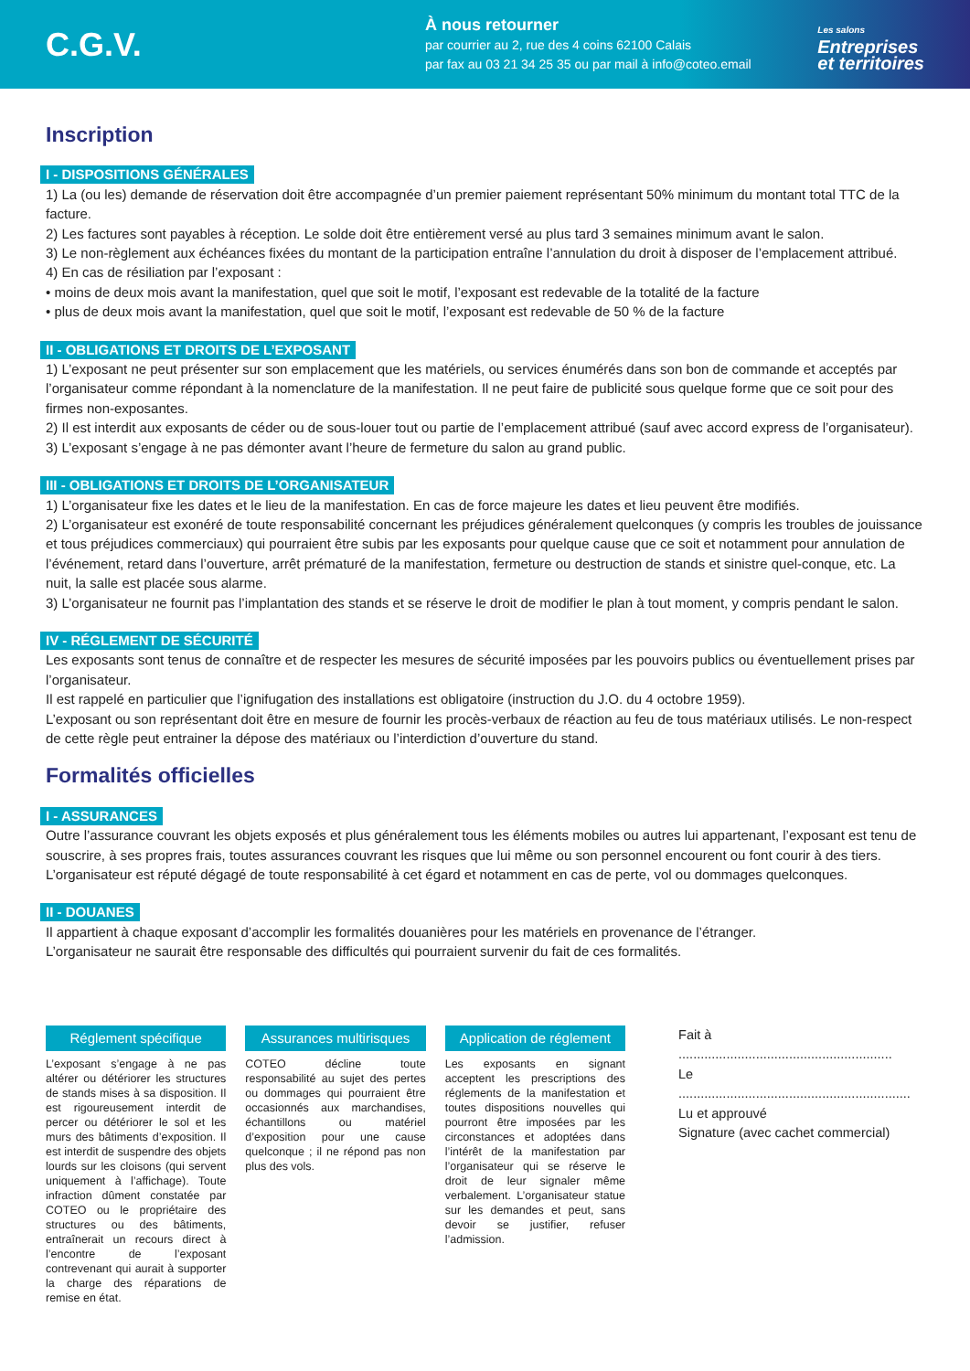C.G.V.
À nous retourner
par courrier au 2, rue des 4 coins 62100 Calais
par fax au 03 21 34 25 35 ou par mail à info@coteo.email
Les salons
Entreprises
et territoires
Inscription
I - DISPOSITIONS GÉNÉRALES
1) La (ou les) demande de réservation doit être accompagnée d’un premier paiement représentant 50% minimum du montant total TTC de la facture.
2) Les factures sont payables à réception. Le solde doit être entièrement versé au plus tard 3 semaines minimum avant le salon.
3) Le non-règlement aux échéances fixées du montant de la participation entraîne l’annulation du droit à disposer de l’emplacement attribué.
4) En cas de résiliation par l’exposant :
• moins de deux mois avant la manifestation, quel que soit le motif, l’exposant est redevable de la totalité de la facture
• plus de deux mois avant la manifestation, quel que soit le motif, l’exposant est redevable de 50 % de la facture
II - OBLIGATIONS ET DROITS DE L’EXPOSANT
1) L’exposant ne peut présenter sur son emplacement que les matériels, ou services énumérés dans son bon de commande et acceptés par l’organisateur comme répondant à la nomenclature de la manifestation. Il ne peut faire de publicité sous quelque forme que ce soit pour des firmes non-exposantes.
2) Il est interdit aux exposants de céder ou de sous-louer tout ou partie de l’emplacement attribué (sauf avec accord express de l’organisateur).
3) L’exposant s’engage à ne pas démonter avant l’heure de fermeture du salon au grand public.
III - OBLIGATIONS ET DROITS DE L’ORGANISATEUR
1) L’organisateur fixe les dates et le lieu de la manifestation. En cas de force majeure les dates et lieu peuvent être modifiés.
2) L’organisateur est exonéré de toute responsabilité concernant les préjudices généralement quelconques (y compris les troubles de jouissance et tous préjudices commerciaux) qui pourraient être subis par les exposants pour quelque cause que ce soit et notamment pour annulation de l’événement, retard dans l’ouverture, arrêt prématuré de la manifestation, fermeture ou destruction de stands et sinistre quel-conque, etc. La nuit, la salle est placée sous alarme.
3) L’organisateur ne fournit pas l’implantation des stands et se réserve le droit de modifier le plan à tout moment, y compris pendant le salon.
IV - RÉGLEMENT DE SÉCURITÉ
Les exposants sont tenus de connaître et de respecter les mesures de sécurité imposées par les pouvoirs publics ou éventuellement prises par l’organisateur.
Il est rappelé en particulier que l’ignifugation des installations est obligatoire (instruction du J.O. du 4 octobre 1959).
L’exposant ou son représentant doit être en mesure de fournir les procès-verbaux de réaction au feu de tous matériaux utilisés. Le non-respect de cette règle peut entrainer la dépose des matériaux ou l’interdiction d’ouverture du stand.
Formalités officielles
I - ASSURANCES
Outre l’assurance couvrant les objets exposés et plus généralement tous les éléments mobiles ou autres lui appartenant, l’exposant est tenu de souscrire, à ses propres frais, toutes assurances couvrant les risques que lui même ou son personnel encourent ou font courir à des tiers. L’organisateur est réputé dégagé de toute responsabilité à cet égard et notamment en cas de perte, vol ou dommages quelconques.
II - DOUANES
Il appartient à chaque exposant d’accomplir les formalités douanières pour les matériels en provenance de l’étranger.
L’organisateur ne saurait être responsable des difficultés qui pourraient survenir du fait de ces formalités.
Réglement spécifique
L’exposant s’engage à ne pas altérer ou détériorer les structures de stands mises à sa disposition. Il est rigoureusement interdit de percer ou détériorer le sol et les murs des bâtiments d’exposition. Il est interdit de suspendre des objets lourds sur les cloisons (qui servent uniquement à l’affichage). Toute infraction dûment constatée par COTEO ou le propriétaire des structures ou des bâtiments, entraînerait un recours direct à l’encontre de l’exposant contrevenant qui aurait à supporter la charge des réparations de remise en état.
Assurances multirisques
COTEO décline toute responsabilité au sujet des pertes ou dommages qui pourraient être occasionnés aux marchandises, échantillons ou matériel d’exposition pour une cause quelconque ; il ne répond pas non plus des vols.
Application de réglement
Les exposants en signant acceptent les prescriptions des réglements de la manifestation et toutes dispositions nouvelles qui pourront être imposées par les circonstances et adoptées dans l’intérêt de la manifestation par l’organisateur qui se réserve le droit de leur signaler même verbalement. L’organisateur statue sur les demandes et peut, sans devoir se justifier, refuser l’admission.
Fait à ..........................................................
Le ...............................................................
Lu et approuvé
Signature (avec cachet commercial)